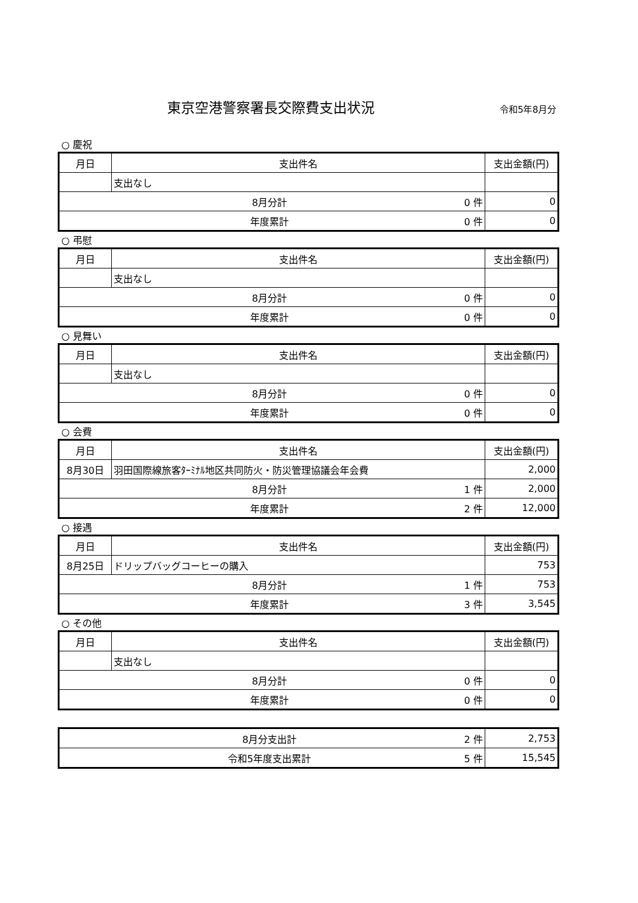東京空港警察署長交際費支出状況
令和5年8月分
○ 慶祝
| 月日 | 支出件名 | | 支出金額(円) |
| --- | --- | --- | --- |
| | 支出なし | | |
| 8月分計 | | 0 件 | 0 |
| 年度累計 | | 0 件 | 0 |
○ 弔慰
| 月日 | 支出件名 | | 支出金額(円) |
| --- | --- | --- | --- |
| | 支出なし | | |
| 8月分計 | | 0 件 | 0 |
| 年度累計 | | 0 件 | 0 |
○ 見舞い
| 月日 | 支出件名 | | 支出金額(円) |
| --- | --- | --- | --- |
| | 支出なし | | |
| 8月分計 | | 0 件 | 0 |
| 年度累計 | | 0 件 | 0 |
○ 会費
| 月日 | 支出件名 | | 支出金額(円) |
| --- | --- | --- | --- |
| 8月30日 | 羽田国際線旅客ﾀｰﾐﾅﾙ地区共同防火・防災管理協議会年会費 | | 2,000 |
| 8月分計 | | 1 件 | 2,000 |
| 年度累計 | | 2 件 | 12,000 |
○ 接遇
| 月日 | 支出件名 | | 支出金額(円) |
| --- | --- | --- | --- |
| 8月25日 | ドリップバッグコーヒーの購入 | | 753 |
| 8月分計 | | 1 件 | 753 |
| 年度累計 | | 3 件 | 3,545 |
○ その他
| 月日 | 支出件名 | | 支出金額(円) |
| --- | --- | --- | --- |
| | 支出なし | | |
| 8月分計 | | 0 件 | 0 |
| 年度累計 | | 0 件 | 0 |
| 8月分支出計 | 2 件 | 2,753 |
| 令和5年度支出累計 | 5 件 | 15,545 |